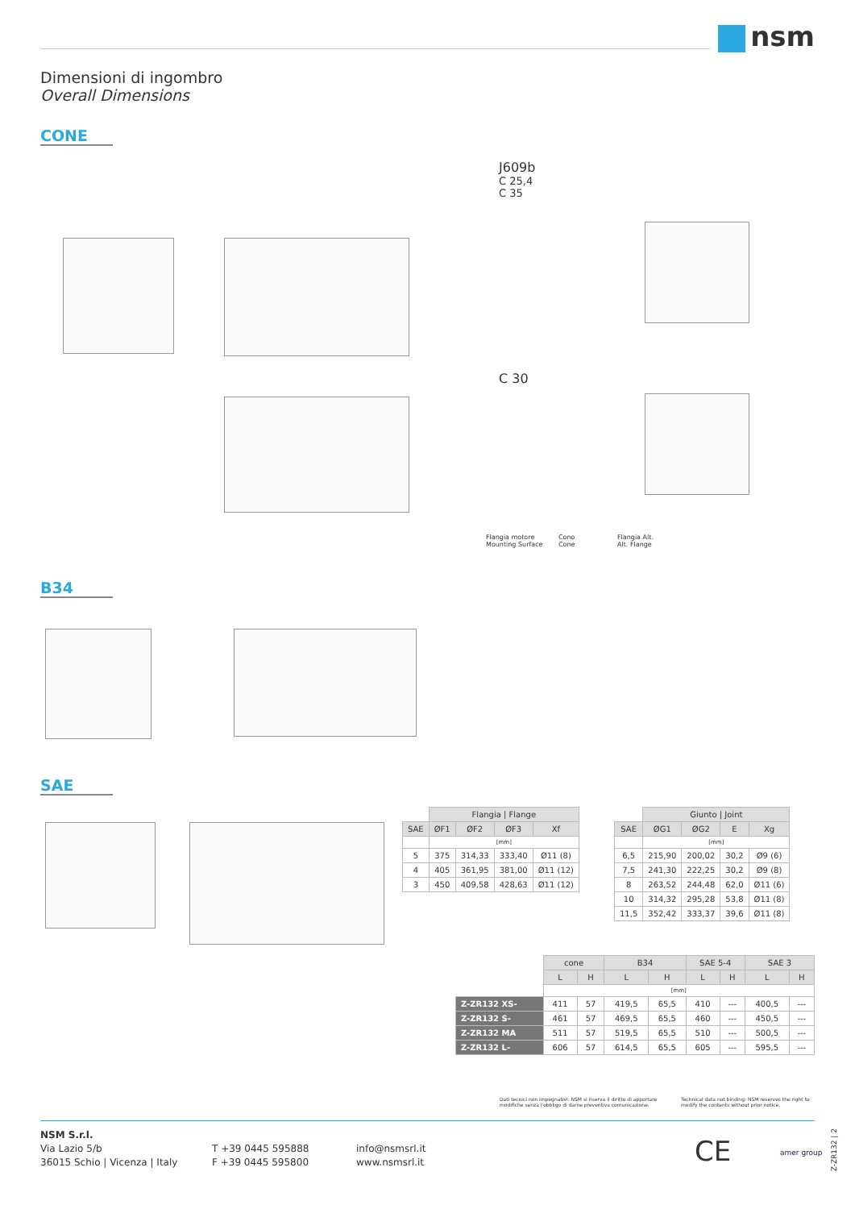nsm
Dimensioni di ingombro
Overall Dimensions
CONE
J609b
C 25,4
C 35
C 30
Flangia motore
Mounting Surface
Cono
Cone
Flangia Alt.
Alt. Flange
B34
SAE
| | Flangia / Flange | | | |
| SAE | ØF1 | ØF2 | ØF3 | Xf |
| | [mm] | | | |
| 5 | 375 | 314,33 | 333,40 | Ø11 (8) |
| 4 | 405 | 361,95 | 381,00 | Ø11 (12) |
| 3 | 450 | 409,58 | 428,63 | Ø11 (12) |
| | Giunto / Joint | | | |
| SAE | ØG1 | ØG2 | E | Xg |
| | [mm] | | | |
| 6,5 | 215,90 | 200,02 | 30,2 | Ø9 (6) |
| 7,5 | 241,30 | 222,25 | 30,2 | Ø9 (8) |
| 8 | 263,52 | 244,48 | 62,0 | Ø11 (6) |
| 10 | 314,32 | 295,28 | 53,8 | Ø11 (8) |
| 11,5 | 352,42 | 333,37 | 39,6 | Ø11 (8) |
| | cone | | B34 | | SAE 5-4 | | SAE 3 | |
| | L | H | L | H | L | H | L | H |
| | [mm] | | | | | | | |
| Z-ZR132 XS- | 411 | 57 | 419,5 | 65,5 | 410 | --- | 400,5 | --- |
| Z-ZR132 S- | 461 | 57 | 469,5 | 65,5 | 460 | --- | 450,5 | --- |
| Z-ZR132 MA | 511 | 57 | 519,5 | 65,5 | 510 | --- | 500,5 | --- |
| Z-ZR132 L- | 606 | 57 | 614,5 | 65,5 | 605 | --- | 595,5 | --- |
Dati tecnici non impegnativi: NSM si riserva il diritto di apportare modifiche senza l'obbligo di darne preventiva comunicazione.
Technical data not binding: NSM reserves the right to modify the contents without prior notice.
NSM S.r.l.
Via Lazio 5/b
36015 Schio | Vicenza | Italy
T +39 0445 595888
F +39 0445 595800
info@nsmsrl.it
www.nsmsrl.it
CE amer group
Z-ZR132 | 2